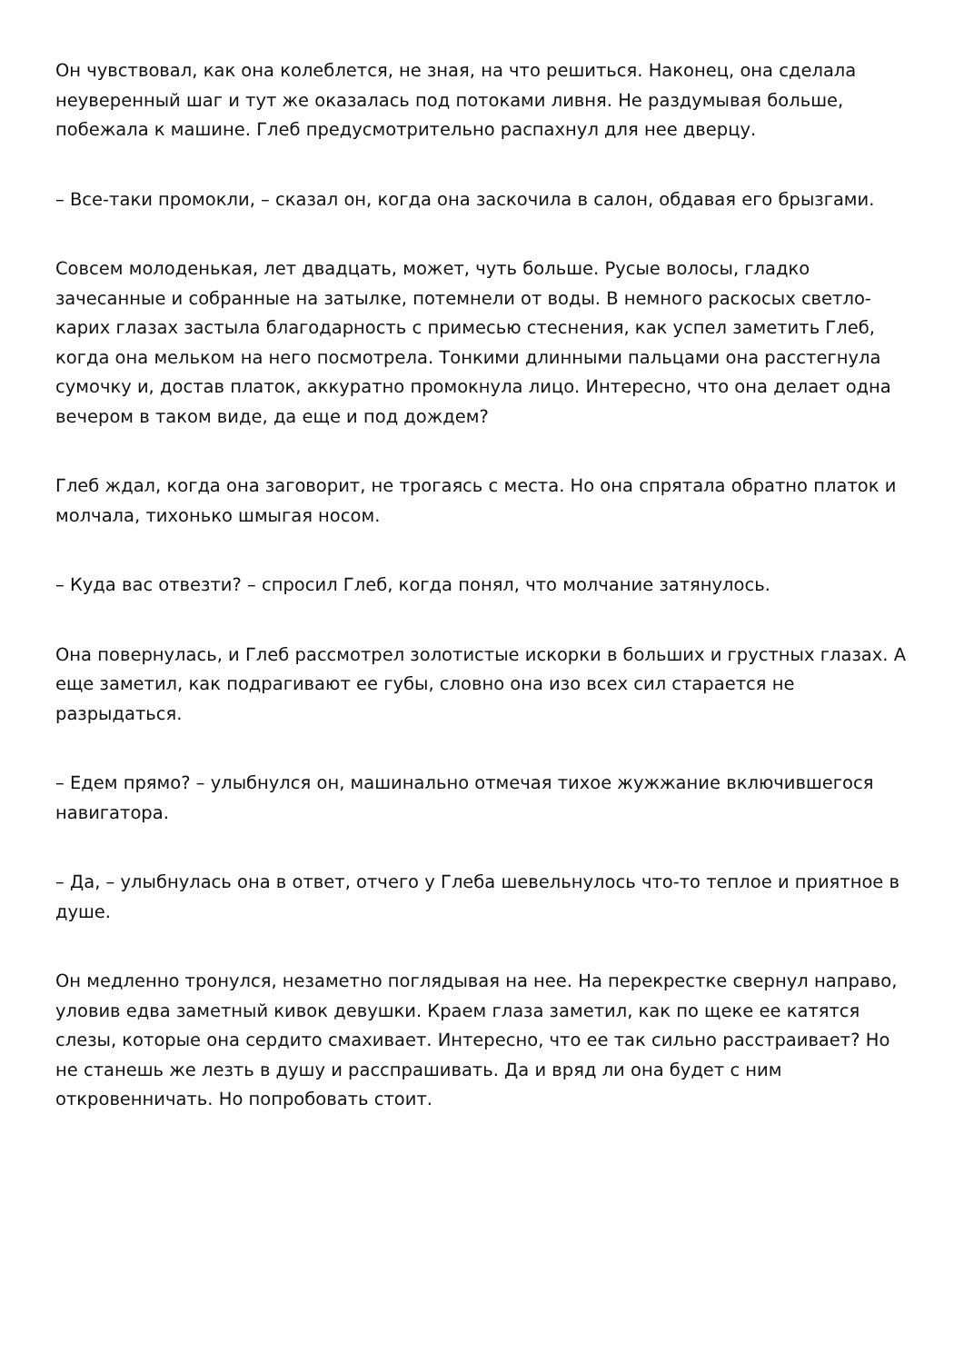Он чувствовал, как она колеблется, не зная, на что решиться. Наконец, она сделала неуверенный шаг и тут же оказалась под потоками ливня. Не раздумывая больше, побежала к машине. Глеб предусмотрительно распахнул для нее дверцу.
– Все-таки промокли, – сказал он, когда она заскочила в салон, обдавая его брызгами.
Совсем молоденькая, лет двадцать, может, чуть больше. Русые волосы, гладко зачесанные и собранные на затылке, потемнели от воды. В немного раскосых светло-карих глазах застыла благодарность с примесью стеснения, как успел заметить Глеб, когда она мельком на него посмотрела. Тонкими длинными пальцами она расстегнула сумочку и, достав платок, аккуратно промокнула лицо. Интересно, что она делает одна вечером в таком виде, да еще и под дождем?
Глеб ждал, когда она заговорит, не трогаясь с места. Но она спрятала обратно платок и молчала, тихонько шмыгая носом.
– Куда вас отвезти? – спросил Глеб, когда понял, что молчание затянулось.
Она повернулась, и Глеб рассмотрел золотистые искорки в больших и грустных глазах. А еще заметил, как подрагивают ее губы, словно она изо всех сил старается не разрыдаться.
– Едем прямо? – улыбнулся он, машинально отмечая тихое жужжание включившегося навигатора.
– Да, – улыбнулась она в ответ, отчего у Глеба шевельнулось что-то теплое и приятное в душе.
Он медленно тронулся, незаметно поглядывая на нее. На перекрестке свернул направо, уловив едва заметный кивок девушки. Краем глаза заметил, как по щеке ее катятся слезы, которые она сердито смахивает. Интересно, что ее так сильно расстраивает? Но не станешь же лезть в душу и расспрашивать. Да и вряд ли она будет с ним откровенничать. Но попробовать стоит.